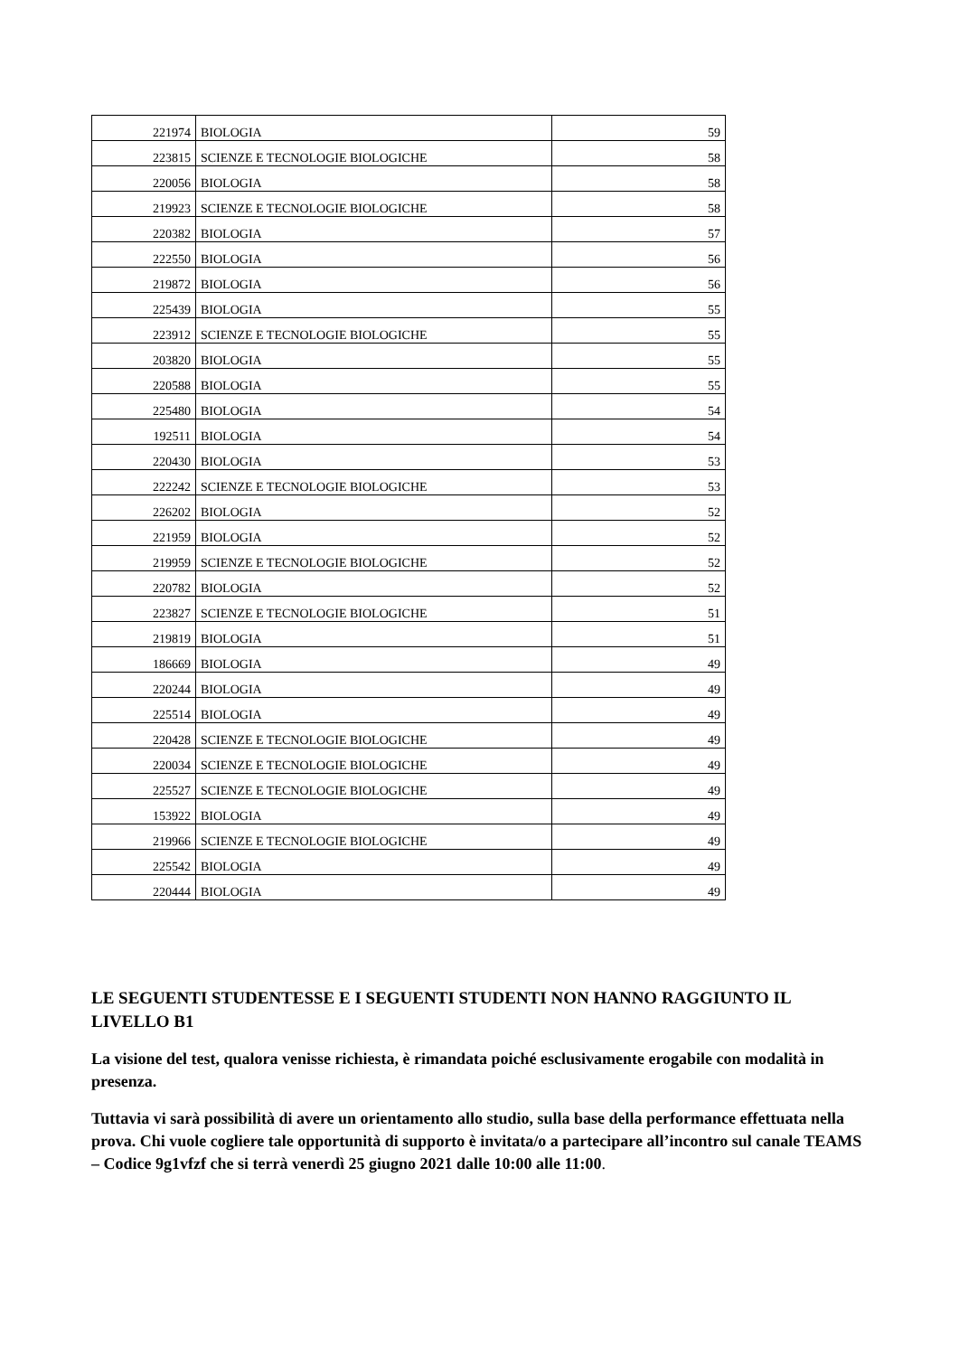| 221974 | BIOLOGIA | 59 |
| 223815 | SCIENZE E TECNOLOGIE BIOLOGICHE | 58 |
| 220056 | BIOLOGIA | 58 |
| 219923 | SCIENZE E TECNOLOGIE BIOLOGICHE | 58 |
| 220382 | BIOLOGIA | 57 |
| 222550 | BIOLOGIA | 56 |
| 219872 | BIOLOGIA | 56 |
| 225439 | BIOLOGIA | 55 |
| 223912 | SCIENZE E TECNOLOGIE BIOLOGICHE | 55 |
| 203820 | BIOLOGIA | 55 |
| 220588 | BIOLOGIA | 55 |
| 225480 | BIOLOGIA | 54 |
| 192511 | BIOLOGIA | 54 |
| 220430 | BIOLOGIA | 53 |
| 222242 | SCIENZE E TECNOLOGIE BIOLOGICHE | 53 |
| 226202 | BIOLOGIA | 52 |
| 221959 | BIOLOGIA | 52 |
| 219959 | SCIENZE E TECNOLOGIE BIOLOGICHE | 52 |
| 220782 | BIOLOGIA | 52 |
| 223827 | SCIENZE E TECNOLOGIE BIOLOGICHE | 51 |
| 219819 | BIOLOGIA | 51 |
| 186669 | BIOLOGIA | 49 |
| 220244 | BIOLOGIA | 49 |
| 225514 | BIOLOGIA | 49 |
| 220428 | SCIENZE E TECNOLOGIE BIOLOGICHE | 49 |
| 220034 | SCIENZE E TECNOLOGIE BIOLOGICHE | 49 |
| 225527 | SCIENZE E TECNOLOGIE BIOLOGICHE | 49 |
| 153922 | BIOLOGIA | 49 |
| 219966 | SCIENZE E TECNOLOGIE BIOLOGICHE | 49 |
| 225542 | BIOLOGIA | 49 |
| 220444 | BIOLOGIA | 49 |
LE SEGUENTI STUDENTESSE E I SEGUENTI STUDENTI NON HANNO RAGGIUNTO IL LIVELLO B1
La visione del test, qualora venisse richiesta, è rimandata poiché esclusivamente erogabile con modalità in presenza.
Tuttavia vi sarà possibilità di avere un orientamento allo studio, sulla base della performance effettuata nella prova. Chi vuole cogliere tale opportunità di supporto è invitata/o a partecipare all’incontro sul canale TEAMS – Codice 9g1vfzf che si terrà venerdì 25 giugno 2021 dalle 10:00 alle 11:00.